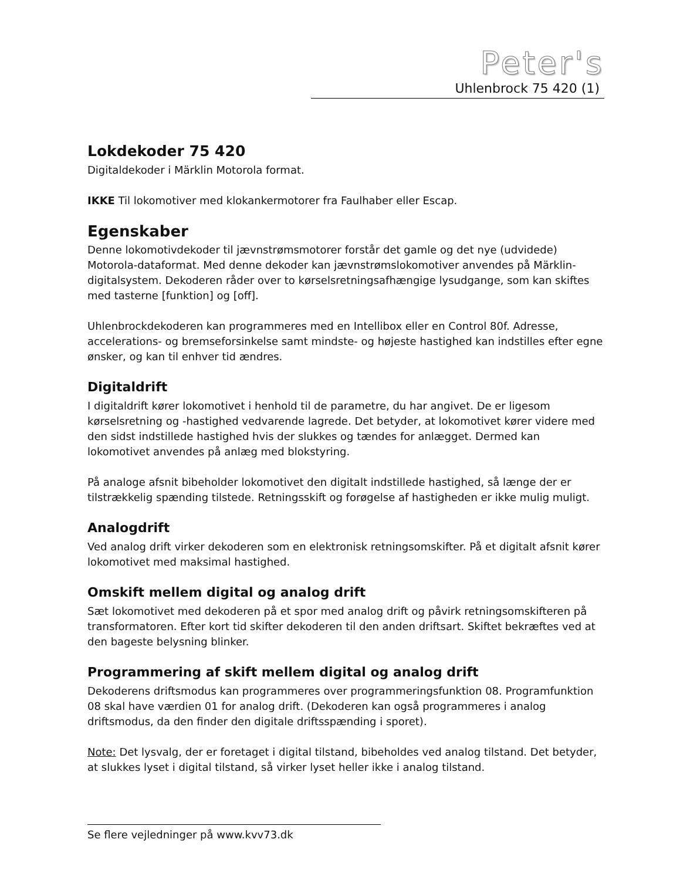Peter's
Uhlenbrock 75 420 (1)
Lokdekoder 75 420
Digitaldekoder i Märklin Motorola format.
IKKE Til lokomotiver med klokankermotorer fra Faulhaber eller Escap.
Egenskaber
Denne lokomotivdekoder til jævnstrømsmotorer forstår det gamle og det nye (udvidede) Motorola-dataformat. Med denne dekoder kan jævnstrømslokomotiver anvendes på Märklin-digitalsystem. Dekoderen råder over to kørselsretningsafhængige lysudgange, som kan skiftes med tasterne [funktion] og [off].
Uhlenbrockdekoderen kan programmeres med en Intellibox eller en Control 80f. Adresse, accelerations- og bremseforsinkelse samt mindste- og højeste hastighed kan indstilles efter egne ønsker, og kan til enhver tid ændres.
Digitaldrift
I digitaldrift kører lokomotivet i henhold til de parametre, du har angivet. De er ligesom kørselsretning og -hastighed vedvarende lagrede. Det betyder, at lokomotivet kører videre med den sidst indstillede hastighed hvis der slukkes og tændes for anlægget. Dermed kan lokomotivet anvendes på anlæg med blokstyring.
På analoge afsnit bibeholder lokomotivet den digitalt indstillede hastighed, så længe der er tilstrækkelig spænding tilstede. Retningsskift og forøgelse af hastigheden er ikke mulig muligt.
Analogdrift
Ved analog drift virker dekoderen som en elektronisk retningsomskifter. På et digitalt afsnit kører lokomotivet med maksimal hastighed.
Omskift mellem digital og analog drift
Sæt lokomotivet med dekoderen på et spor med analog drift og påvirk retningsomskifteren på transformatoren. Efter kort tid skifter dekoderen til den anden driftsart. Skiftet bekræftes ved at den bageste belysning blinker.
Programmering af skift mellem digital og analog drift
Dekoderens driftsmodus kan programmeres over programmeringsfunktion 08. Programfunktion 08 skal have værdien 01 for analog drift. (Dekoderen kan også programmeres i analog driftsmodus, da den finder den digitale driftsspænding i sporet).
Note: Det lysvalg, der er foretaget i digital tilstand, bibeholdes ved analog tilstand. Det betyder, at slukkes lyset i digital tilstand, så virker lyset heller ikke i analog tilstand.
Se flere vejledninger på www.kvv73.dk